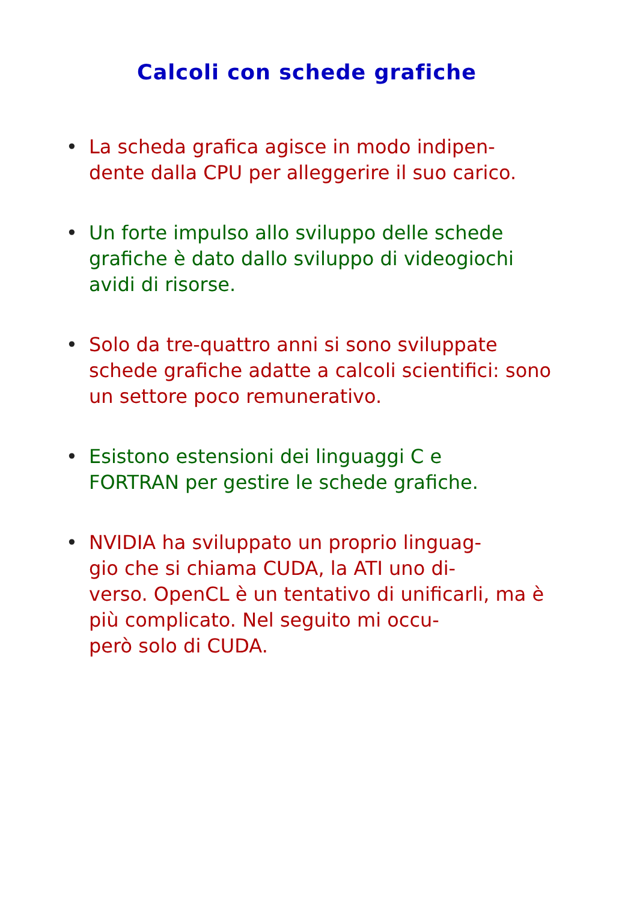Calcoli con schede grafiche
• La scheda grafica agisce in modo indipen-
dente dalla CPU per alleggerire il suo carico.
• Un forte impulso allo sviluppo delle schede grafiche è dato dallo sviluppo di videogiochi avidi di risorse.
• Solo da tre-quattro anni si sono sviluppate schede grafiche adatte a calcoli scientifici: sono un settore poco remunerativo.
• Esistono estensioni dei linguaggi C e
FORTRAN per gestire le schede grafiche.
• NVIDIA ha sviluppato un proprio linguag-
gio che si chiama CUDA, la ATI uno di-
verso. OpenCL è un tentativo di unificarli, ma è più complicato. Nel seguito mi occu-
però solo di CUDA.